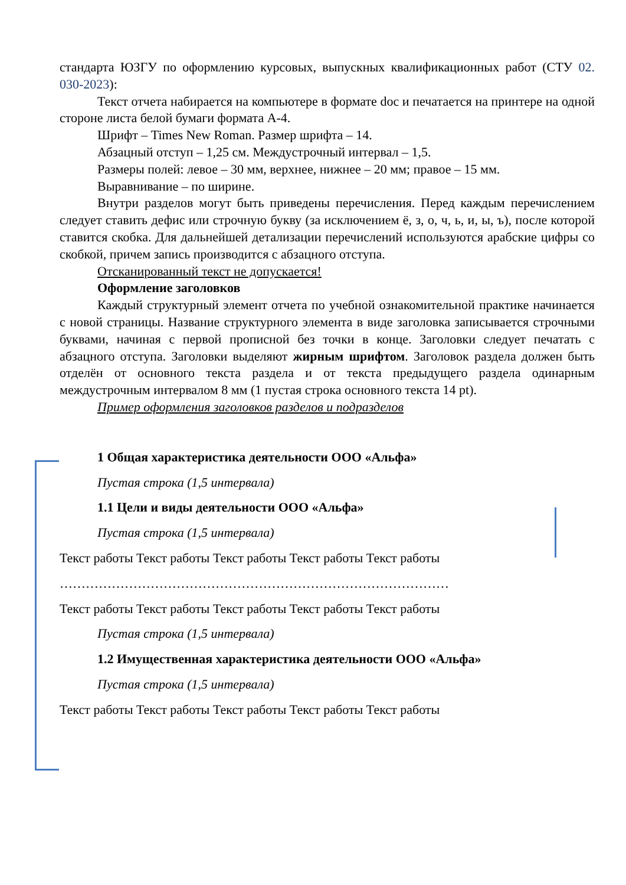стандарта ЮЗГУ по оформлению курсовых, выпускных квалификационных работ (СТУ 02. 030-2023):
Текст отчета набирается на компьютере в формате doc и печатается на принтере на одной стороне листа белой бумаги формата А-4.
Шрифт – Times New Roman. Размер шрифта – 14.
Абзацный отступ – 1,25 см. Междустрочный интервал – 1,5.
Размеры полей: левое – 30 мм, верхнее, нижнее – 20 мм; правое – 15 мм.
Выравнивание – по ширине.
Внутри разделов могут быть приведены перечисления. Перед каждым перечислением следует ставить дефис или строчную букву (за исключением ё, з, о, ч, ь, и, ы, ъ), после которой ставится скобка. Для дальнейшей детализации перечислений используются арабские цифры со скобкой, причем запись производится с абзацного отступа.
Отсканированный текст не допускается!
Оформление заголовков
Каждый структурный элемент отчета по учебной ознакомительной практике начинается с новой страницы. Название структурного элемента в виде заголовка записывается строчными буквами, начиная с первой прописной без точки в конце. Заголовки следует печатать с абзацного отступа. Заголовки выделяют жирным шрифтом. Заголовок раздела должен быть отделён от основного текста раздела и от текста предыдущего раздела одинарным междустрочным интервалом 8 мм (1 пустая строка основного текста 14 pt).
Пример оформления заголовков разделов и подразделов
1 Общая характеристика деятельности ООО «Альфа»
Пустая строка (1,5 интервала)
1.1 Цели и виды деятельности ООО «Альфа»
Пустая строка (1,5 интервала)
Текст работы Текст работы Текст работы Текст работы Текст работы
………………………………………………………………………………
Текст работы Текст работы Текст работы Текст работы Текст работы
Пустая строка (1,5 интервала)
1.2 Имущественная характеристика деятельности ООО «Альфа»
Пустая строка (1,5 интервала)
Текст работы Текст работы Текст работы Текст работы Текст работы